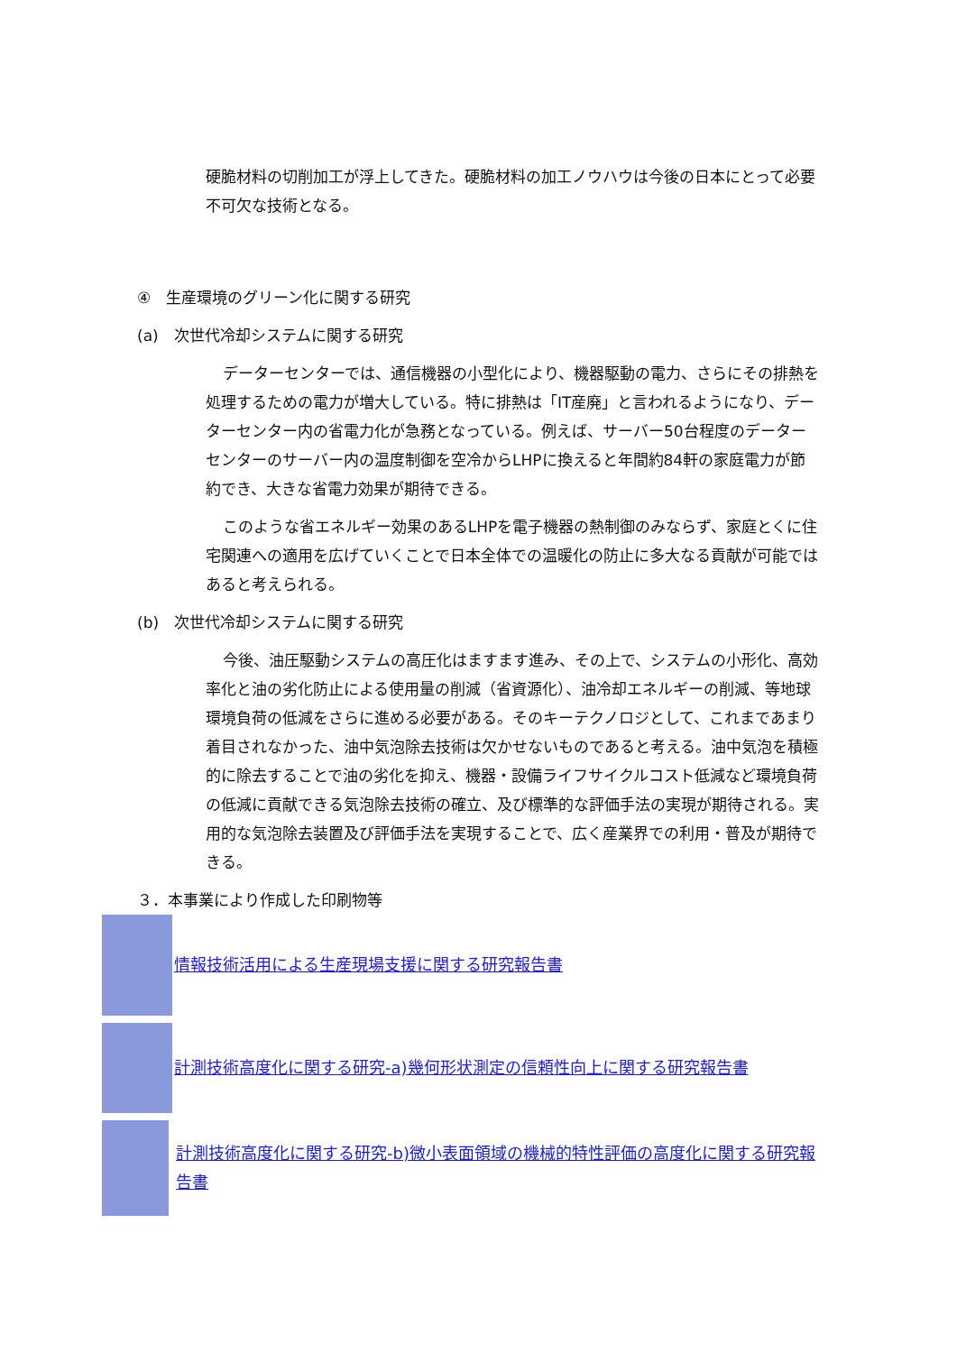硬脆材料の切削加工が浮上してきた。硬脆材料の加工ノウハウは今後の日本にとって必要不可欠な技術となる。
④　生産環境のグリーン化に関する研究
(a)　次世代冷却システムに関する研究
データーセンターでは、通信機器の小型化により、機器駆動の電力、さらにその排熱を処理するための電力が増大している。特に排熱は「IT産廃」と言われるようになり、データーセンター内の省電力化が急務となっている。例えば、サーバー50台程度のデーターセンターのサーバー内の温度制御を空冷からLHPに換えると年間約84軒の家庭電力が節約でき、大きな省電力効果が期待できる。
このような省エネルギー効果のあるLHPを電子機器の熱制御のみならず、家庭とくに住宅関連への適用を広げていくことで日本全体での温暖化の防止に多大なる貢献が可能ではあると考えられる。
(b)　次世代冷却システムに関する研究
今後、油圧駆動システムの高圧化はますます進み、その上で、システムの小形化、高効率化と油の劣化防止による使用量の削減（省資源化）、油冷却エネルギーの削減、等地球環境負荷の低減をさらに進める必要がある。そのキーテクノロジとして、これまであまり着目されなかった、油中気泡除去技術は欠かせないものであると考える。油中気泡を積極的に除去することで油の劣化を抑え、機器・設備ライフサイクルコスト低減など環境負荷の低減に貢献できる気泡除去技術の確立、及び標準的な評価手法の実現が期待される。実用的な気泡除去装置及び評価手法を実現することで、広く産業界での利用・普及が期待できる。
３．本事業により作成した印刷物等
情報技術活用による生産現場支援に関する研究報告書
計測技術高度化に関する研究-a)幾何形状測定の信頼性向上に関する研究報告書
計測技術高度化に関する研究-b)微小表面領域の機械的特性評価の高度化に関する研究報告書